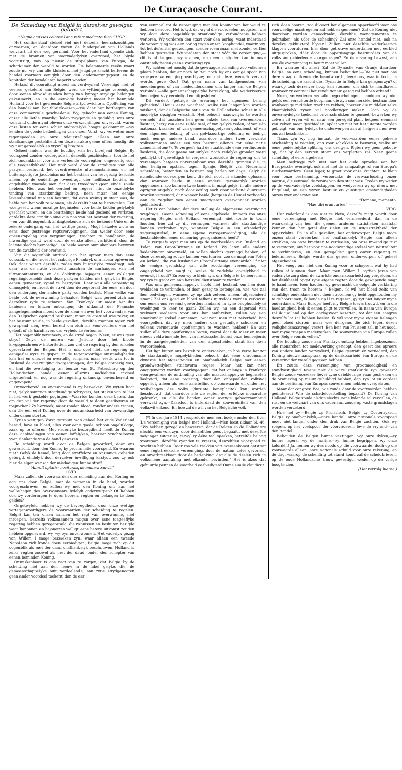De Curaçaosche Courant.
De Scheiding van België in derzelver gevolgen getoetst.
“Neque amissos colores Lana refert medicata fuco.” HOR.
Het continentaal stelsel viel met deszelfs heerschzuchtigen ontwerpen, en daardoor waren de hinderpalen van Hollands welvaart uit den weg geruimd. Voor het vaderland opende zich, met de bronnen van voorvaderlyken overvloed, het blyde vooruitzigt, van op nieuw de stapelplaats van Europa, de schatkamer der wereld te worden. De belemmerde zeeën waart zoude nu, vry van alle kluisters, met jeugdige kracht herleven; de handel voortaan eeniglyk door den ondernemingsgeest en de kapitalen der handelaren beperkt worden.
Helaas! dit vooruitzigt moest ras verdwynen! Vereenigd met, of veeleer geketend aan Belgie, werd de vyftienjarige vereeniging door eenen altoosdurenden kamp van lynregt strydige belangen gekenmerkt, en in die eeuwige botsing moest het henninde Holland voor het gevreesde Belgie altyd zwichten. Opoffering van den handel aan het fabriekwezen,—zie daar het kortbegrip van onze commerciele geschiedenis. Wy, gehecht aan eenen Koning, onzer alle liefde waardig, leden zwygende en geduldig: was onze welstand ondermynd bleven onze verwachtingen onvervuld, waren onze lasten tot eene schier ondragelyke hoogte geklommen,—wy kenden de goede bedoelingen van onzen Vorst, wy verweten onze tegenspoeden en onze teleurstellingen alleen aan onze staatkundige gesteldheid, en deze maakte geene offers noodig, die wy niet gereedelyk en vrywillig bragten.
Geheel anders was de houding van het bloeijend Belgie. By voorspoed zonder wedergade in deszelfs geschiedenis, toonde het zich ondankbaar voor alle verleende voorregten, ongevoelig voor alle toegeeflykheid. Het volk werd door de strydigste van alle partyen bestuurd, het overdrevenste ultramontanismus en het buitensporigste jacobinismus: het bestaan van het gezag berustte alleen op de onderlinge tweedragt dier heillooze factiën, en ongelukkig waande men dat deze tweedragt geen einde zoude hebben. Hier was het verdeel en regeer! niet de onzedelyke vinding van staatkundig bedrog, neen maar het eenige levensbeginsel van een bestuur, dat even weinig in staat was, de liefde van het volk te winnen, als deszelfs haat te beteugelen. Een woelgeest, wiens onzalige beginselen voor beide factiën gelykelyk geschikt waren, en die beurtelings beide had gediend en verlaten, ontdekte deze conditio sine qua non van het bestaan der regering,—en van dit oogenblik af dagteekende zich de bekende Unie en de zekere ondergang van het wettige gezag. Mogt hetzelve zich; nu eens door gestrenge regtsvervolgingen, dan weder door eene opeenstapeling van vergunningen, trachten te handhaven; de inwendige vyand werd door de eerste alleen verbitterd, door de laatste slechts bemoedigd, en beide waren onmiskenbare bewyzen van de zwakheid der overheid.
Van dit oogenblik ontbrak aan het optoor niets dan eene oorzaak, en die moest het naburige Frankryk onmisbaar opleveren. Ook daar waren dezelfde zaden van burgerlyke tweedragt; ook daar was de natie verdeeld tusschen de aanhangers van het ultramontanismus, en de doldriftige bejagers eener volslagen regeringloosheid; doch deze partyen hadden niet, gelyk in Belgie, eenen gemeenen vyand te bestryden. Daar was alle vereeniging onmogelyk, en moest de stryd door de zegepraal der eene, en door den ondergang der andere party worden beslist. Maar welke van beide ook de overwinning behaalde, België was gereed zich aan derzelver zyde te scharen. Van Frankryk uit moest het dus banieren en leuzen ontvangen; de uitkomst der Fransche aangelegenheden moest over de kleur en over het voorwendsel van den Belgischen opstand beslissen, maar de opstand was zeker, en het bestuur zoude, in beide gevallen, dezelfde mannen tegen zich gewapend zien, even bereid om zich als voorvechters van het geloof, of als handhavers der vryheid te vertoonen.
Het oogenblik verscheen, en de stryd begon. Neen, er was geen stryd! Gelyk de muren van Jericho door het bloote krygsgeschreeuw instortteden, zoo viel de regering by den enkelen oproerkreet der Belgen. Het is ons doel niet, de regering op eenigerlei wyze te gispen, in de tegenwoordige omstandigheden kan het en onedel én overtollig schynen, maar reeds was tot in Rusland de overtuiging doorgedrongen, dat Belgie oproerig was, en had die overtuiging ter beurze van St. Petersburg op den Hollandschen handel eenen allezins nadeeligen invloed uitgeoefend, en nog was de regering onkundig, onvoorbereid en ongewapend.
Onvoorbereid en ongewapend is zy bezweken. Wy wyten haar niet, gelyk sommige staatkundige schryvers, het staken van te laat in het werk gestelde pogingen.—Waartoe konden deze baten, dan om den val der regering door de wereld te doen goedkeuren en toejuichen? Zy bezweek, maar zonder bloed, zonder andere tranen, dan die een edel Koning over de ondankbaarheid van onwaardige onderdanen stortte.
Zynen wettigen Vorst getrouw, was geheel het oude Vaderland bereid, have en bloed, alles voor eene goede, schoon ongelukkige, zaak op te offeren. Met vaderlyke bezorgdheid heeft de Koning deze aanbiedingen van eenen loffelyken, hoezeer vruchteloozen yver, dankende van de hand gewezen.
De scheiding wordt door de Belgen gevorderd, door ons gewenscht, door den Koning by proclamatie voorspeld. En waarom niet? Gelyk de hemel, lang door straffeloze en onzinnige gebeden getergd, eindelyk door derzelver inwilliging kastydt, zoo zy ook hier de eigen wensch der misdadigen hunne straf!
“Annuit optatis: nociturasque munera sulvit.”
OVID.
Maar zullen de voorwaarden dier scheiding aan den Koning en aan ons door België, met de wapenen in de hand, worden voorgeschreven, en zullen wy met den Koning ons aan het welbehagen des overwinnaars lydelyk onderwerpen? Of hebben ook wy vorderingen te doen hooren, regten en belangen te doen gelden?
Ongetwyfeld hebben wy de bevoegdheid, door onze wettige vertegenwoordigers de voorwaarden der scheiding te regelen. België kan ten onzen aanzien het regt van overwinning niet inroepen. Deszelfs volksmenners mogen over eene toegeeflyke regering hebben gezegepraald, die vonnissen en besluiten bezigde waar kanonnen en bajonetten welligt eene betere uitkomst zouden hebben opgeleverd, wy, wy zyn onverwonnen. Het vaderlyk gezag van Willem I moge bezweken zyn, waar alleen een tweede Napoleon zich konde doen eerbiedigen; Belgie moge zich op dit oogenblik als met der daad onafhankelyk beschouwen, Holland is zulks regten zoowel als met der daad, onder den schepter van eenen beminden Koning.
Onmiskenbaar is ons regt van te zorgen, dat Belgie by de scheiding niet aan den leeuw in de fabel gelyke, die, de gemeenschappelyke buit verdeelende, aan zyne strydgenooten geen ander voordeel toekent, dan de eer
van eenmaal tot de vereeniging met den koning van het woud te hebben behoord. Het is tyd, dat wy al die voordeelen inoogsten, die wy door deze ongelukkige staatkundige verbindtenis hebben verloren. Wy vorderen den staat vóór den oorlog, want inderdaad de vereeniging was een oorlog tegen onzen koophandel, waarin wy, tot het defensief gedwongen, zonder roem maar niet zonder verlies hebben gestreden. Wy vorderen den staat vóór die vereeniging,—dit is al hetgeen wy eischen, en geen matigder kan in onze omstandigheden geene vordering zyn.
Wy achten het noodig dat de gevraagde scheiding zoo volkomen plaats hebben, dat er noch by heu noch by ons eenige spoor van vroegere vereeniging overblyve; en dat deze wensch vervuld worde, geve God! Dat geen naam van landgenooten, van medeburgers of van medeonderdanen ons langer aan de Belgen verbinde,—alle gemeenschappelyke betrekking, alle wederkeerige bemoeijenis zy vernietigd en uitgesloten!
Dit vordert (getuige de ervaring,) het algemeen belang gebiedend. Het is eene waarheid, welke niet langer kan worden miskend, dat de Belgische natie van de Hollandsche schier in alle mogelyke opzigten verschilt. Het behoeft naauwelyks te worden vermeld, dat tusschen hen geen enkele trek van overeenkomst bestaat, hetzy van eene zelfde taal, of van gelyke zeden, of van één nationaal karakter, of van gemeenschappelyken godsdienst, of van één algemeen belang, of van gelyksoortige oefening en bedryf, noch eenige andere band, waardoor anders twee verwante volksstammen onder een wys bestuur allengs tot ééne natie zamensmelten(*). Te vergeefs had de staatkunde eene verdindtenis besloten, die door geene natuurlyke, noch zedelyke gronden werd gebillykt of gewettigd; te vergeefs worstelde de regering om te vereenigen hetgeen onvereenbaar was: dezelfde gronden die, in den heiligen opstand tegen Spanje, België van Nederland scheidden, bestonden en bestaan nog heden ten dage. Gelyk de scheikunde voorwerpen kent, die zich nooit in elkander oplossen, dan wanneer beide in eene andere gezamenlyk worden opgenomen, zoo kunnen twee landen, in magt gelyk, in alle andere opzigten ongelyk, noch door oorlog noch door verbond duurzaam worden vereenigd, dan waneer beide (hetgeen de Hemel verhoede) aan de zegekar van eenen magtigeren overwinnaar worden gekluisterd.
Het is van belang, dat deze stelling de algemeene overtuiging wegdrage: Geene scheiding of eene algeheele! Immers zoo onze regering Belgie, met Holland vereenigd, niet konde in toom houden, hoe zal zy dit vermogen, wanneer alle staatkundige banden verbroken zyn, wanneer Belgie in een afzonderlyk regeringstelsel, in eene eigene vertegenwoordiging, alle de bestanddeelen eener scheuring georganiseerd heeft?
Te vergeefs wyst men ons op de voorbeelden van Rusland en Polen, van Groot-Brittanje en Ierland. Wy laten alle andere bedenkingen onvermeld, en willen slechts gevraagd hebben, of deze vereeniging zoude kunnen voortduren, zoo de magt van Polen en Ierland, die van Rusland en Groot-Brittanje evenaarde? Of niet de eenige grondslag van alle zoodanige vereeniging de ongelykheid van magt is, welke de zedelyke ongelykheid in evenwigt houdt? En zoo wy te klein zyn, om Belgie te beheerschen, wy zyn te groot om aan hetzelve dienstbaar te worden.
Was ons gemeenschappelyk hoofd niet bestand, om hen door weldaden te verbinden, of door gezag te beteugelen, wie, wie zal hen bedwingen, wanneer zy op zich zelven, alleen, afgezonderd staan? Zal ons goed en bloed telkens nutteloos worden verkwist, om eenen ons vreemd geworden landaard in zyne onophoudelyke woelingen te keer te gaan? Zullen wy, nu een dageraad van welvaart wederom voor ons kan aanbreken, zullen wy een staatkundig stelsel aannemen, waarvan men met zekerheid kan voorspellen, dat wy niets anders dan gestadige schokken en telkens vernieuwde opofferingen te wachten hebben? En wat zullen alle deze opofferingen baten, vooral daar de meer en meer steeds veldwinnende leer van niettusschenkomst onze bemoeijenis in de aangelegenheden van den afgescheiden staat kan doen veroordeelen.
Het ligt buiten ons bestek te onderzoeken, in hoe verre het tot de staatkundige mogelykheden behoort, dat eene onroomsche dynastie het afgescheiden en onafhankelyk Belgie met eenen grondwettelyken staatsvorm regere. Maar het kan niet onopgemerkt worden voorbygegaan, dat het onlangs in Frankryk voorgevallene de ontbinding van alle maatschappelyke beginselen bedreigd; dat eene regering, door den onbepaalden volkswil opgerigt, alleen als eene aanstelling op voorwaarde en onder het welbehagen des volks (durante beneplacito) kan worden beschouwd; dat daardoor alle de regten der erfelyke monarchie gekrenkt, en alle de banden eener wettige gehoorzaamheid verzwakt zyn.—Daardoor is inderdaad de souvereiniteit van den volkswil erkend. En hoe zal de wil van het Belgische volk
(*) In den jare 1814 verspreidde men een boekje onder den titel: De vereeniging van België met Holland.—Men leest aldaar bl. 46: “Wy hebben gezegd en beweezen, dat de Belgen en de Hollanders slechts één volk zyn, door denzelfden geest begaafd, met dezelfde neigingen uitgerust, terwyl zy ééne taal spreken, hetzelfde belang voorstaan, dezelfde vyanden te vreezen, denzelfden voorspoed te wachten hebben. Door zoo vele trekken van overeenkomst ontstaat eene regtstreeksche vereeniging, door de natuur zelve gevormd, en onverbreekbaar door de bedenking, dat alle de deelen zich in volkomene aanraking met elkander bevinden.” Het is alzoo dat gehuurde pennen de waarheid eerbiedigen! Omne simile claudicat.
zich doen hooren, zoo dikwerf het algemeen opperhoofd voor ons voordeelige maatregelen zal hebben genomen? Zal de Koning niet daardoor worden genoodzaakt, dezelfde menagementen te gebruiken, als vóór de scheiding? Zal onze handel niet, ook na dezelve gekluisterd blyven? Zullen niet dezelfde wederkeerige klagten voortduren, hier door getrouwe onderdanen met eerbied uitgesproken, dáár door de oppermagtige bestuurders van de volkstam gebiedende voorgedragen? En de ervaring bewyst, aan wie de overwinning te beurt moet vallen.
En waartoe dit alles? Zal de Dynastie van Oranje daardoor België, na eene scheiding, kunnen behouden?—Die niet met ons deze vraag ontkennende beantwoordt, leere ons, waarin toch, na de scheiding, de kracht dier Dynastie in Belgie kan gelegen zyn? of waarop toch derzelver hoop kan steunen, om zich te handhaven, wanneer zy eenmaal het revolutionair gezag zal hebben erkend?
Neen, verwyderen wy alle begoochelingen, handelen wy niet gelyk een verachterde koopman, die zyn commerciëel bestaan door wanhoopige middelen tracht te rekken, hoezeer die middelen zelve klaarblykelyk zynen val noodlottiger maken. Gaan wy de onvermydelyke toekomst onverschrokken te gemoet; bewerken wy zelven uit vryen wil en naar een geregeld plan, hetgeen eenmaal van zelven moet geschieden, opdat wy niet tot het uiterste worden gebragt, van ons lydelyk te onderwerpen aan al hetgeen men over ons zal beschikken.
Thans zyn wy nog instaat, de voorwaarden eener geheele afscheiding te regelen, ons voor schokken te bewaren, welke uit eene gedeeltelyke splitsing ons dreigen. Rigten wy geen gebouw op, dat by den eersten storm ons verpletten zal. Neen geene scheiding of eene algeheele!
Men bedriege zich niet met het oude sprookje van het Europesche evenwigt, ook niet met de rampzalige rol van Europa's rustbewaarders. Geen leger, te groot voor onze krachten, te klein voor onze bestemming, veroorzake de verwaarloozing onzer marine, die eenmaal de zenuw van den staat was. Treden wy weder op de voorvaderlyke voetstappen, en wedyveren wy op nieuw met Engeland, nu een wyzer bestuur en gunstiger omstandigheden onzen yver ondersteunen.
“Romane, memento,
“Hae tibi erunt artes” — — —
VIRG.
Het vaderland is ons niet te klein, deszelfs magt wordt door eene vereeniging met Belgie niet vermeerderd, dan in de waardering van hen, die geenen anderen statistieken maatstaf kennen dan het getal der zielen en de uitgestrektheid der oppervlakte. En in alle gevallen, het onderworpen Belgie moge onzen staat versterken, het onafhankelyk Belgie kan alleen strekken, om onze krachten te verdeelen, om onze inwendige rust te verstoren, om het voor ons noodwendige stelsel van neutraliteit te verhinderen, en den geregelden gang onzer regering te belemmeren. Belgie worde dus geheel onderworpen of geheel afgescheiden.
Het voegt ons niet den Koning voor te schryven, wat hy had zullen of kunnen doen. Maar toen Willem I. vyftien jaren van vaderlyke zorg door de zwartste ondankbaarheid zag vergelden, en het denkbeeld opgaf zyne eigene regten door de gewapende magt te handhaven, toen hadden wy gewenscht de volgende verklaring van den troon te hooren: “ Belgen, ik wil het bloed zelfs van schuldige onderdanen niet doen stroomen; gy hebt opgehouden my te gehoorzamen, ik houde op U te regeren, gy zyt niet langer myne onderdanen. Maar Europa heeft my Belgie toevertrouwd, en in die hoedanigheid heb ik eenen pligt te vervullen. In naam van Europa zal ik uw land op den oorlogsvoet bezetten, tot dat een congres deszelfs lot zal hebben beslist. Ik wil voor myne eigene belangen geen bloed storten, maar wee dengene, die zich tegen dezen veiligheidsmaatregel verzet! Een heir van Pruissen zal, in het nood, met myne troepen medewerken. De souvereinen van Europa zullen over Belgie vonnis vellen.”
Die houding zoude aan Frankryk ontzag hebben ingeboezemd, alle monarchen tot medewerking genoopt, den geest des oproers van andere landen verwyderd, Belgie gestraft en vernederd, den Koning nieuwe aanspraak op de dankbaarheid van Europa en de vereering der wereld gegeven hebben.
En zoude deze vereeniging van grootmoedigheid en standvastigheid tevens niet de ware staatkunde zyn geweest? Belgie zoude voorzeker liever zyne driekleurige vaan gestreken en de oranjevlag op nieuw gehuldigd hebben, dan zyn lot en oordeel aan de beslissing van Europas souvereinen hebben overgelaten.
Maar dat congres! Wie, wie zoude daar de voorwaarden hebben gedicteerd? Wie de schadeloosstelling bepaald? De Koning van Holland. Belgie zoude alsdan slechts eene lydende rol vervullen; de rust en de welvaart van ons vaderland zoude op vaste grondslagen worden verzekerd.
Hoe het zy,—Belgie zy Pruissisch, Belgie zy Oostenryksch, Belgie zy onafhankelyk,—onze handel, onze nationale voorspoed moet niet langer onder den druk van Belgie zuchten. Ook wy roepen, op het voetspoor der voorvaderen, leve de vryheid—van den handel!
Behouden de Belgen hunne vestingen, wy onze dyken,—zy hunne legers, wy de marine,—zy hunne begrippen, wy onze koloniën! Ja, nemen wy des noods op die voorwaarde, doch op die voorwaarde alleen, onze nationale schuld voor onze rekening; en de dag, waarop de scheiding tot stand komt, zal de scheidbrieven, op de oude Hollandsche trouw gevestigd, weder op de vorige hoogte zien.
(Het vervolg hierna.)